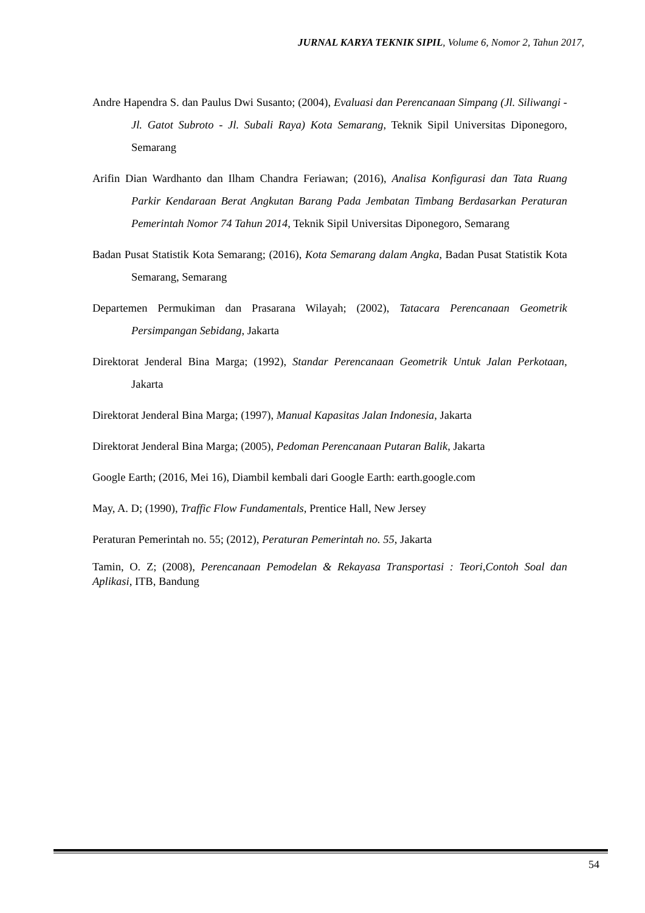JURNAL KARYA TEKNIK SIPIL, Volume 6, Nomor 2, Tahun 2017,
Andre Hapendra S. dan Paulus Dwi Susanto; (2004), Evaluasi dan Perencanaan Simpang (Jl. Siliwangi - Jl. Gatot Subroto - Jl. Subali Raya) Kota Semarang, Teknik Sipil Universitas Diponegoro, Semarang
Arifin Dian Wardhanto dan Ilham Chandra Feriawan; (2016), Analisa Konfigurasi dan Tata Ruang Parkir Kendaraan Berat Angkutan Barang Pada Jembatan Timbang Berdasarkan Peraturan Pemerintah Nomor 74 Tahun 2014, Teknik Sipil Universitas Diponegoro, Semarang
Badan Pusat Statistik Kota Semarang; (2016), Kota Semarang dalam Angka, Badan Pusat Statistik Kota Semarang, Semarang
Departemen Permukiman dan Prasarana Wilayah; (2002), Tatacara Perencanaan Geometrik Persimpangan Sebidang, Jakarta
Direktorat Jenderal Bina Marga; (1992), Standar Perencanaan Geometrik Untuk Jalan Perkotaan, Jakarta
Direktorat Jenderal Bina Marga; (1997), Manual Kapasitas Jalan Indonesia, Jakarta
Direktorat Jenderal Bina Marga; (2005), Pedoman Perencanaan Putaran Balik, Jakarta
Google Earth; (2016, Mei 16), Diambil kembali dari Google Earth: earth.google.com
May, A. D; (1990), Traffic Flow Fundamentals, Prentice Hall, New Jersey
Peraturan Pemerintah no. 55; (2012), Peraturan Pemerintah no. 55, Jakarta
Tamin, O. Z; (2008), Perencanaan Pemodelan & Rekayasa Transportasi : Teori,Contoh Soal dan Aplikasi, ITB, Bandung
54